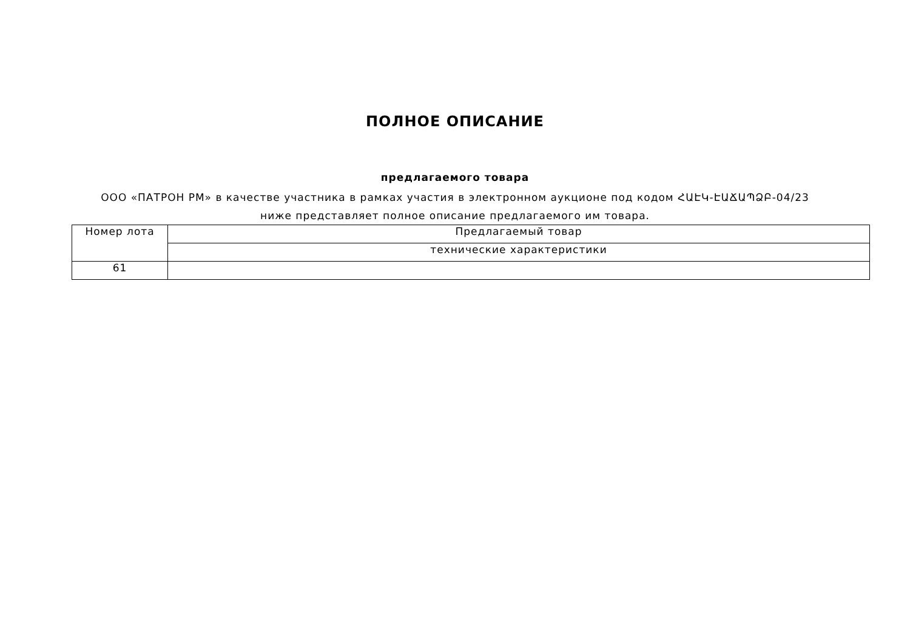ПОЛНОЕ ОПИСАНИЕ
предлагаемого товара
ООО «ПАТРОН РМ» в качестве участника в рамках участия в электронном аукционе под кодом ՀԱԷԿ-ԷԱՃԱՊՁԲ-04/23 ниже представляет полное описание предлагаемого им товара.
| Номер лота | Предлагаемый товар |
| | технические характеристики |
| 61 | |